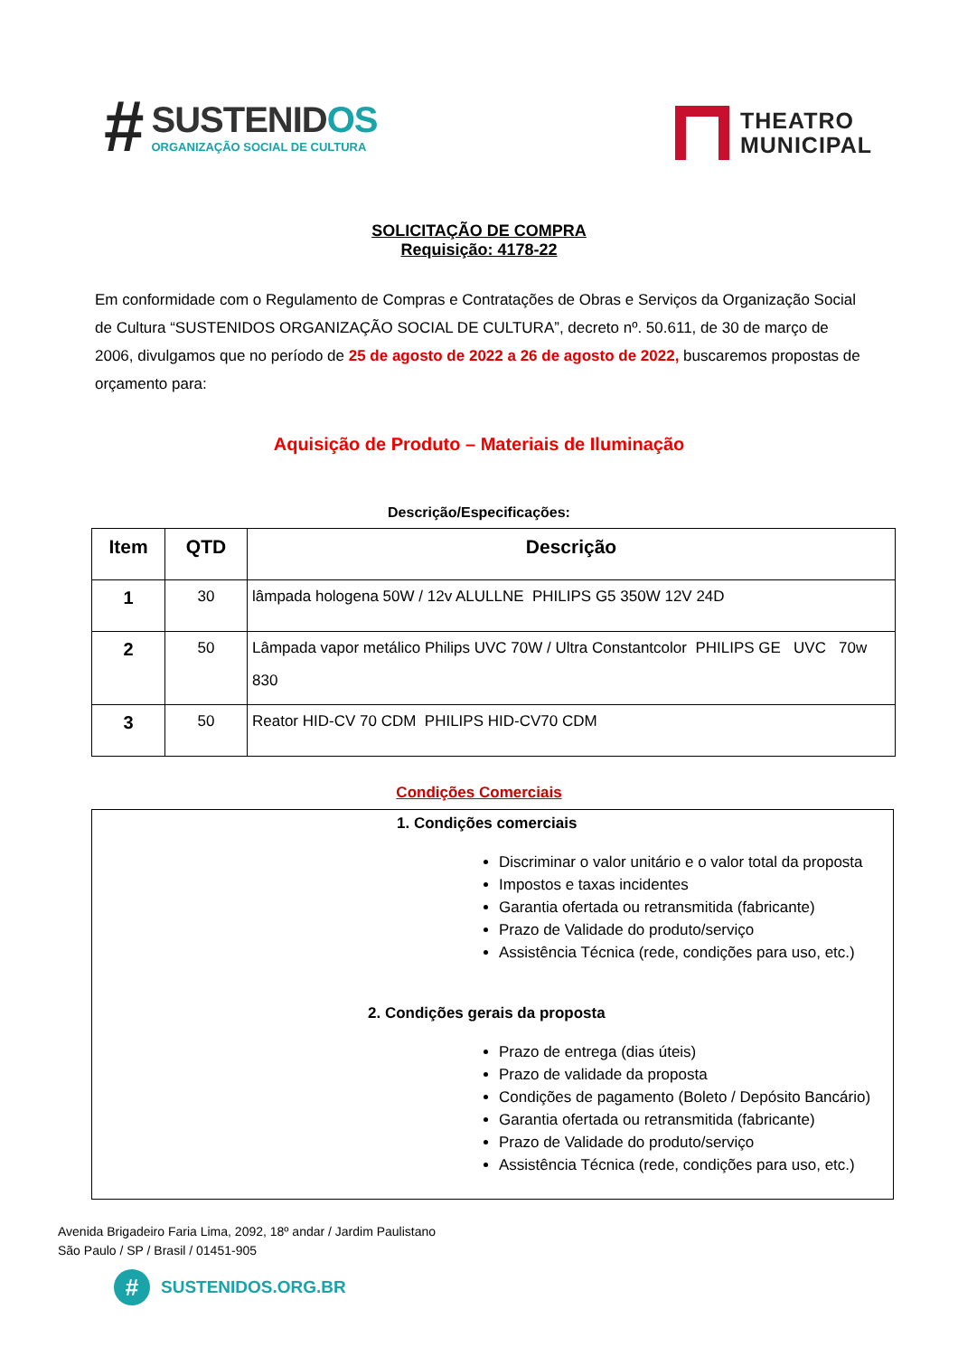#
SUSTENIDOS
ORGANIZAÇÃO SOCIAL DE CULTURA
THEATRO
MUNICIPAL
SOLICITAÇÃO DE COMPRA
Requisição: 4178-22
Em conformidade com o Regulamento de Compras e Contratações de Obras e Serviços da Organização Social de Cultura “SUSTENIDOS ORGANIZAÇÃO SOCIAL DE CULTURA”, decreto nº. 50.611, de 30 de março de 2006, divulgamos que no período de 25 de agosto de 2022 a 26 de agosto de 2022, buscaremos propostas de orçamento para:
Aquisição de Produto – Materiais de Iluminação
Descrição/Especificações:
| Item | QTD | Descrição |
| --- | --- | --- |
| 1 | 30 | lâmpada hologena 50W / 12v ALULLNE PHILIPS G5 350W 12V 24D |
| 2 | 50 | Lâmpada vapor metálico Philips UVC 70W / Ultra Constantcolor PHILIPS GE UVC 70w 830 |
| 3 | 50 | Reator HID-CV 70 CDM PHILIPS HID-CV70 CDM |
Condições Comerciais
1. Condições comerciais
Discriminar o valor unitário e o valor total da proposta
Impostos e taxas incidentes
Garantia ofertada ou retransmitida (fabricante)
Prazo de Validade do produto/serviço
Assistência Técnica (rede, condições para uso, etc.)
2. Condições gerais da proposta
Prazo de entrega (dias úteis)
Prazo de validade da proposta
Condições de pagamento (Boleto / Depósito Bancário)
Garantia ofertada ou retransmitida (fabricante)
Prazo de Validade do produto/serviço
Assistência Técnica (rede, condições para uso, etc.)
Avenida Brigadeiro Faria Lima, 2092, 18º andar / Jardim Paulistano
São Paulo / SP / Brasil / 01451-905
#
SUSTENIDOS.ORG.BR